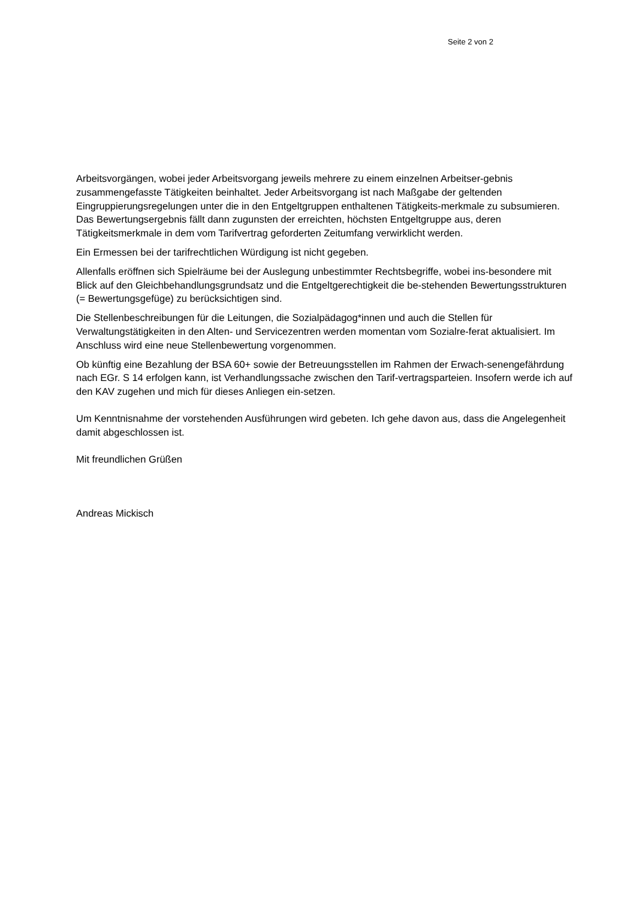Seite 2 von 2
Arbeitsvorgängen, wobei jeder Arbeitsvorgang jeweils mehrere zu einem einzelnen Arbeitser-gebnis zusammengefasste Tätigkeiten beinhaltet. Jeder Arbeitsvorgang ist nach Maßgabe der geltenden Eingruppierungsregelungen unter die in den Entgeltgruppen enthaltenen Tätigkeits-merkmale zu subsumieren. Das Bewertungsergebnis fällt dann zugunsten der erreichten, höchsten Entgeltgruppe aus, deren Tätigkeitsmerkmale in dem vom Tarifvertrag geforderten Zeitumfang verwirklicht werden.
Ein Ermessen bei der tarifrechtlichen Würdigung ist nicht gegeben.
Allenfalls eröffnen sich Spielräume bei der Auslegung unbestimmter Rechtsbegriffe, wobei ins-besondere mit Blick auf den Gleichbehandlungsgrundsatz und die Entgeltgerechtigkeit die be-stehenden Bewertungsstrukturen (= Bewertungsgefüge) zu berücksichtigen sind.
Die Stellenbeschreibungen für die Leitungen, die Sozialpädagog*innen und auch die Stellen für Verwaltungstätigkeiten in den Alten- und Servicezentren werden momentan vom Sozialre-ferat aktualisiert. Im Anschluss wird eine neue Stellenbewertung vorgenommen.
Ob künftig eine Bezahlung der BSA 60+ sowie der Betreuungsstellen im Rahmen der Erwach-senengefährdung nach EGr. S 14 erfolgen kann, ist Verhandlungssache zwischen den Tarif-vertragsparteien. Insofern werde ich auf den KAV zugehen und mich für dieses Anliegen ein-setzen.
Um Kenntnisnahme der vorstehenden Ausführungen wird gebeten. Ich gehe davon aus, dass die Angelegenheit damit abgeschlossen ist.
Mit freundlichen Grüßen
Andreas Mickisch